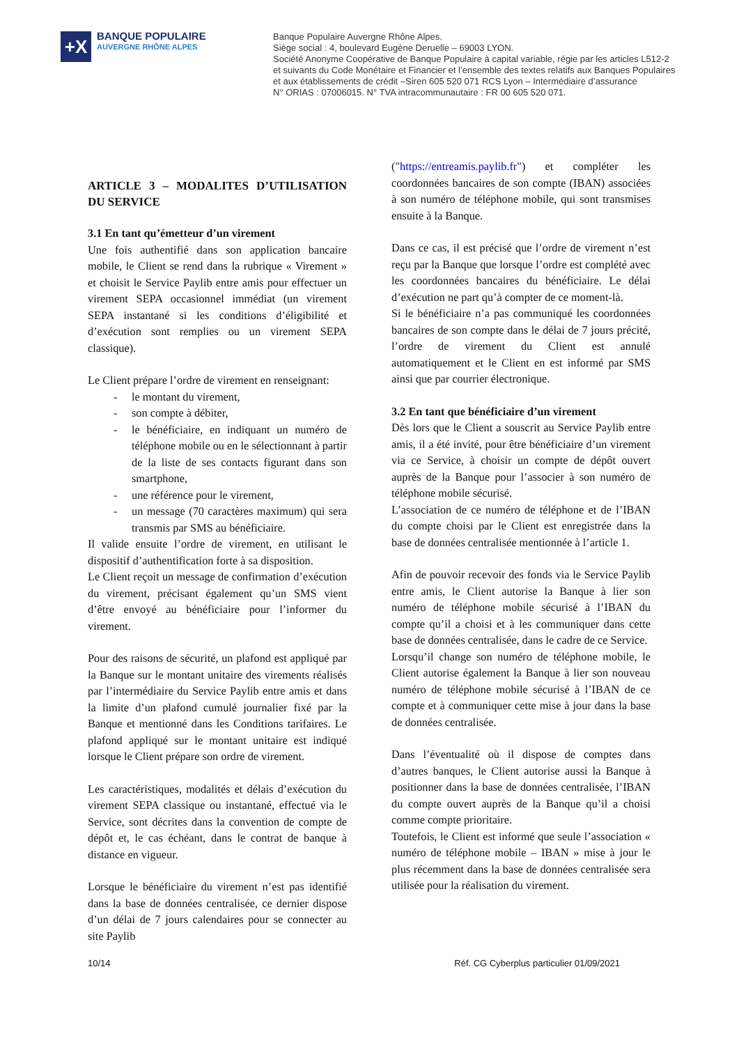+X
BANQUE POPULAIRE
AUVERGNE RHÔNE ALPES
Banque Populaire Auvergne Rhône Alpes.
Siège social : 4, boulevard Eugène Deruelle – 69003 LYON.
Société Anonyme Coopérative de Banque Populaire à capital variable, régie par les articles L512-2
et suivants du Code Monétaire et Financier et l’ensemble des textes relatifs aux Banques Populaires
et aux établissements de crédit –Siren 605 520 071 RCS Lyon – Intermédiaire d’assurance
N° ORIAS : 07006015. N° TVA intracommunautaire : FR 00 605 520 071.
ARTICLE 3 – MODALITES D’UTILISATION DU SERVICE
3.1 En tant qu’émetteur d’un virement
Une fois authentifié dans son application bancaire mobile, le Client se rend dans la rubrique « Virement » et choisit le Service Paylib entre amis pour effectuer un virement SEPA occasionnel immédiat (un virement SEPA instantané si les conditions d’éligibilité et d’exécution sont remplies ou un virement SEPA classique).
Le Client prépare l’ordre de virement en renseignant:
- le montant du virement,
- son compte à débiter,
- le bénéficiaire, en indiquant un numéro de téléphone mobile ou en le sélectionnant à partir de la liste de ses contacts figurant dans son smartphone,
- une référence pour le virement,
- un message (70 caractères maximum) qui sera transmis par SMS au bénéficiaire.
Il valide ensuite l’ordre de virement, en utilisant le dispositif d’authentification forte à sa disposition.
Le Client reçoit un message de confirmation d’exécution du virement, précisant également qu’un SMS vient d’être envoyé au bénéficiaire pour l’informer du virement.
Pour des raisons de sécurité, un plafond est appliqué par la Banque sur le montant unitaire des virements réalisés par l’intermédiaire du Service Paylib entre amis et dans la limite d’un plafond cumulé journalier fixé par la Banque et mentionné dans les Conditions tarifaires. Le plafond appliqué sur le montant unitaire est indiqué lorsque le Client prépare son ordre de virement.
Les caractéristiques, modalités et délais d’exécution du virement SEPA classique ou instantané, effectué via le Service, sont décrites dans la convention de compte de dépôt et, le cas échéant, dans le contrat de banque à distance en vigueur.
Lorsque le bénéficiaire du virement n’est pas identifié dans la base de données centralisée, ce dernier dispose d’un délai de 7 jours calendaires pour se connecter au site Paylib
("https://entreamis.paylib.fr") et compléter les coordonnées bancaires de son compte (IBAN) associées à son numéro de téléphone mobile, qui sont transmises ensuite à la Banque.
Dans ce cas, il est précisé que l’ordre de virement n’est reçu par la Banque que lorsque l’ordre est complété avec les coordonnées bancaires du bénéficiaire. Le délai d’exécution ne part qu’à compter de ce moment-là.
Si le bénéficiaire n’a pas communiqué les coordonnées bancaires de son compte dans le délai de 7 jours précité, l’ordre de virement du Client est annulé automatiquement et le Client en est informé par SMS ainsi que par courrier électronique.
3.2 En tant que bénéficiaire d’un virement
Dès lors que le Client a souscrit au Service Paylib entre amis, il a été invité, pour être bénéficiaire d’un virement via ce Service, à choisir un compte de dépôt ouvert auprès de la Banque pour l’associer à son numéro de téléphone mobile sécurisé.
L’association de ce numéro de téléphone et de l’IBAN du compte choisi par le Client est enregistrée dans la base de données centralisée mentionnée à l’article 1.
Afin de pouvoir recevoir des fonds via le Service Paylib entre amis, le Client autorise la Banque à lier son numéro de téléphone mobile sécurisé à l’IBAN du compte qu’il a choisi et à les communiquer dans cette base de données centralisée, dans le cadre de ce Service.
Lorsqu’il change son numéro de téléphone mobile, le Client autorise également la Banque à lier son nouveau numéro de téléphone mobile sécurisé à l’IBAN de ce compte et à communiquer cette mise à jour dans la base de données centralisée.
Dans l’éventualité où il dispose de comptes dans d’autres banques, le Client autorise aussi la Banque à positionner dans la base de données centralisée, l’IBAN du compte ouvert auprès de la Banque qu’il a choisi comme compte prioritaire.
Toutefois, le Client est informé que seule l’association « numéro de téléphone mobile – IBAN » mise à jour le plus récemment dans la base de données centralisée sera utilisée pour la réalisation du virement.
10/14 Réf. CG Cyberplus particulier 01/09/2021